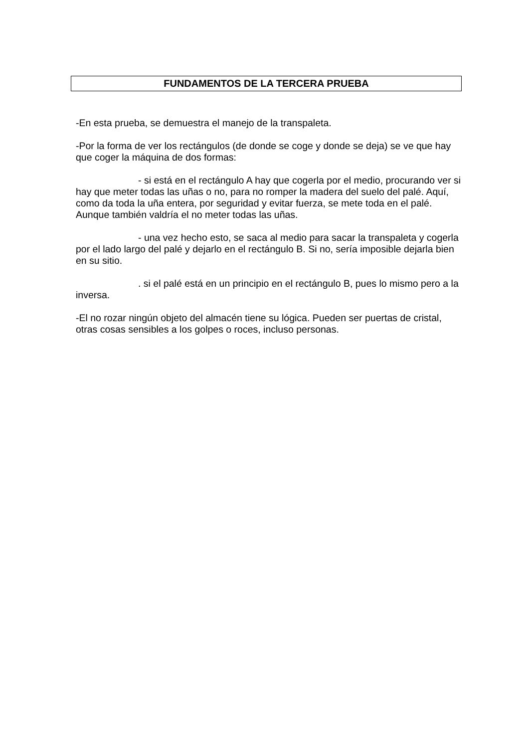FUNDAMENTOS DE LA TERCERA PRUEBA
-En esta prueba, se demuestra el manejo de la transpaleta.
-Por la forma de ver los rectángulos (de donde se coge y donde se deja) se ve que hay que coger la máquina de dos formas:
- si está en el rectángulo A hay que cogerla por el medio, procurando ver si hay que meter todas las uñas o no, para no romper la madera del suelo del palé. Aquí, como da toda la uña entera, por seguridad y evitar fuerza, se mete toda en el palé. Aunque también valdría el no meter todas las uñas.
- una vez hecho esto, se saca al medio para sacar la transpaleta y cogerla por el lado largo del palé y dejarlo en el rectángulo B. Si no, sería imposible dejarla bien en su sitio.
. si el palé está en un principio en el rectángulo B, pues lo mismo pero a la inversa.
-El no rozar ningún objeto del almacén tiene su lógica. Pueden ser puertas de cristal, otras cosas sensibles a los golpes o roces, incluso personas.